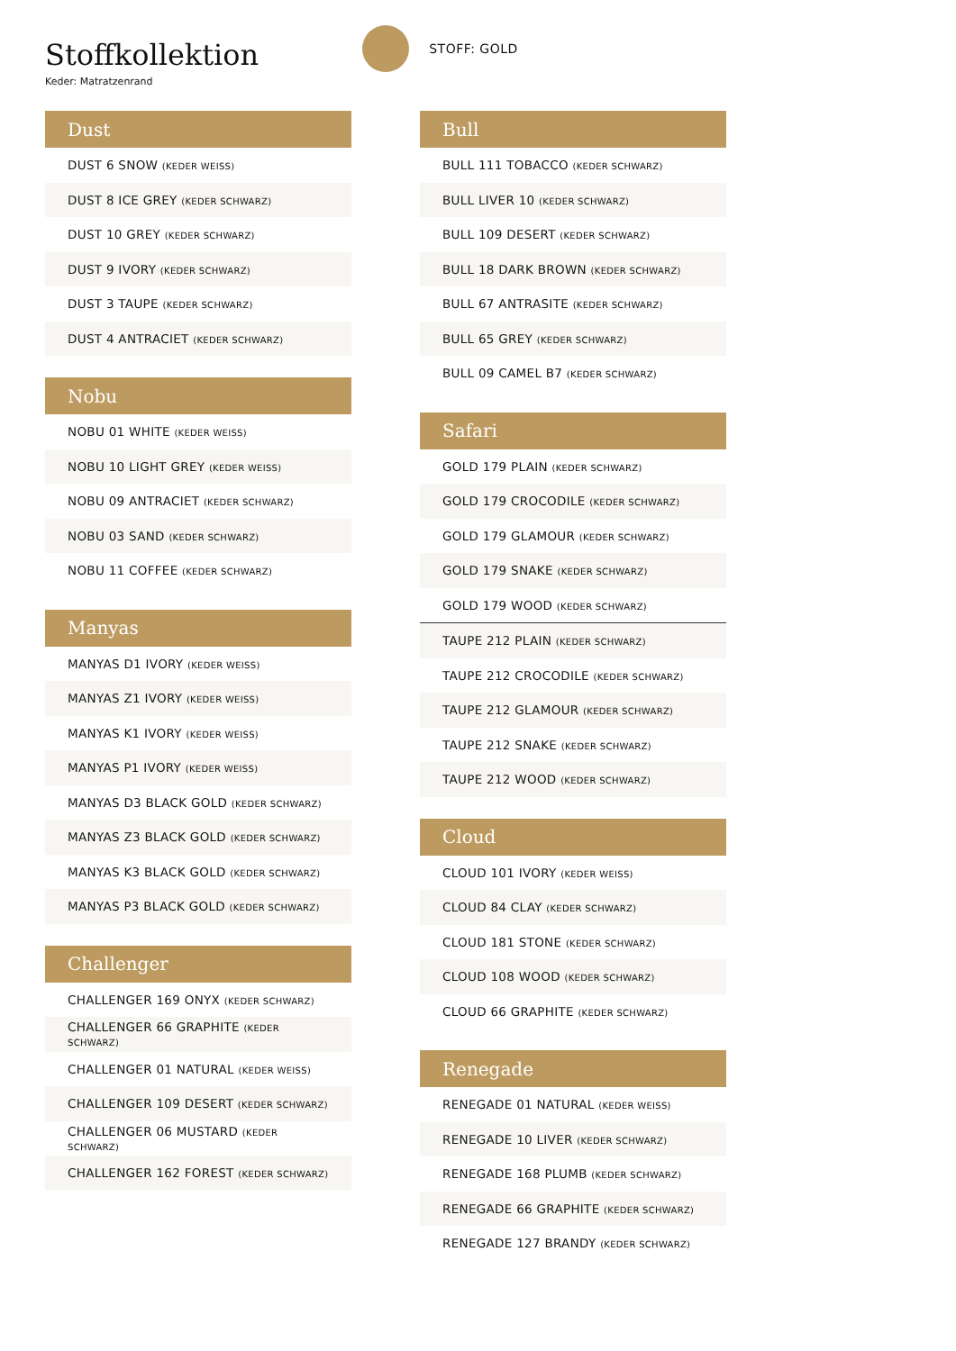Stoffkollektion
Keder: Matratzenrand
STOFF: GOLD
| Dust |
| --- |
| DUST 6 SNOW (KEDER WEISS) |
| DUST 8 ICE GREY (KEDER SCHWARZ) |
| DUST 10 GREY (KEDER SCHWARZ) |
| DUST 9 IVORY (KEDER SCHWARZ) |
| DUST 3 TAUPE (KEDER SCHWARZ) |
| DUST 4 ANTRACIET (KEDER SCHWARZ) |
| Nobu |
| --- |
| NOBU 01 WHITE (KEDER WEISS) |
| NOBU 10 LIGHT GREY (KEDER WEISS) |
| NOBU 09 ANTRACIET (KEDER SCHWARZ) |
| NOBU 03 SAND (KEDER SCHWARZ) |
| NOBU 11 COFFEE (KEDER SCHWARZ) |
| Manyas |
| --- |
| MANYAS D1 IVORY (KEDER WEISS) |
| MANYAS Z1 IVORY (KEDER WEISS) |
| MANYAS K1 IVORY (KEDER WEISS) |
| MANYAS P1 IVORY (KEDER WEISS) |
| MANYAS D3 BLACK GOLD (KEDER SCHWARZ) |
| MANYAS Z3 BLACK GOLD (KEDER SCHWARZ) |
| MANYAS K3 BLACK GOLD (KEDER SCHWARZ) |
| MANYAS P3 BLACK GOLD (KEDER SCHWARZ) |
| Challenger |
| --- |
| CHALLENGER 169 ONYX (KEDER SCHWARZ) |
| CHALLENGER 66 GRAPHITE (KEDER SCHWARZ) |
| CHALLENGER 01 NATURAL (KEDER WEISS) |
| CHALLENGER 109 DESERT (KEDER SCHWARZ) |
| CHALLENGER 06 MUSTARD (KEDER SCHWARZ) |
| CHALLENGER 162 FOREST (KEDER SCHWARZ) |
| Bull |
| --- |
| BULL 111 TOBACCO (KEDER SCHWARZ) |
| BULL LIVER 10 (KEDER SCHWARZ) |
| BULL 109 DESERT (KEDER SCHWARZ) |
| BULL 18 DARK BROWN (KEDER SCHWARZ) |
| BULL 67 ANTRASITE (KEDER SCHWARZ) |
| BULL 65 GREY (KEDER SCHWARZ) |
| BULL 09 CAMEL B7 (KEDER SCHWARZ) |
| Safari |
| --- |
| GOLD 179 PLAIN (KEDER SCHWARZ) |
| GOLD 179 CROCODILE (KEDER SCHWARZ) |
| GOLD 179 GLAMOUR (KEDER SCHWARZ) |
| GOLD 179 SNAKE (KEDER SCHWARZ) |
| GOLD 179 WOOD (KEDER SCHWARZ) |
| TAUPE 212 PLAIN (KEDER SCHWARZ) |
| TAUPE 212 CROCODILE (KEDER SCHWARZ) |
| TAUPE 212 GLAMOUR (KEDER SCHWARZ) |
| TAUPE 212 SNAKE (KEDER SCHWARZ) |
| TAUPE 212 WOOD (KEDER SCHWARZ) |
| Cloud |
| --- |
| CLOUD 101 IVORY (KEDER WEISS) |
| CLOUD 84 CLAY (KEDER SCHWARZ) |
| CLOUD 181 STONE (KEDER SCHWARZ) |
| CLOUD 108 WOOD (KEDER SCHWARZ) |
| CLOUD 66 GRAPHITE (KEDER SCHWARZ) |
| Renegade |
| --- |
| RENEGADE 01 NATURAL (KEDER WEISS) |
| RENEGADE 10 LIVER (KEDER SCHWARZ) |
| RENEGADE 168 PLUMB (KEDER SCHWARZ) |
| RENEGADE 66 GRAPHITE (KEDER SCHWARZ) |
| RENEGADE 127 BRANDY (KEDER SCHWARZ) |